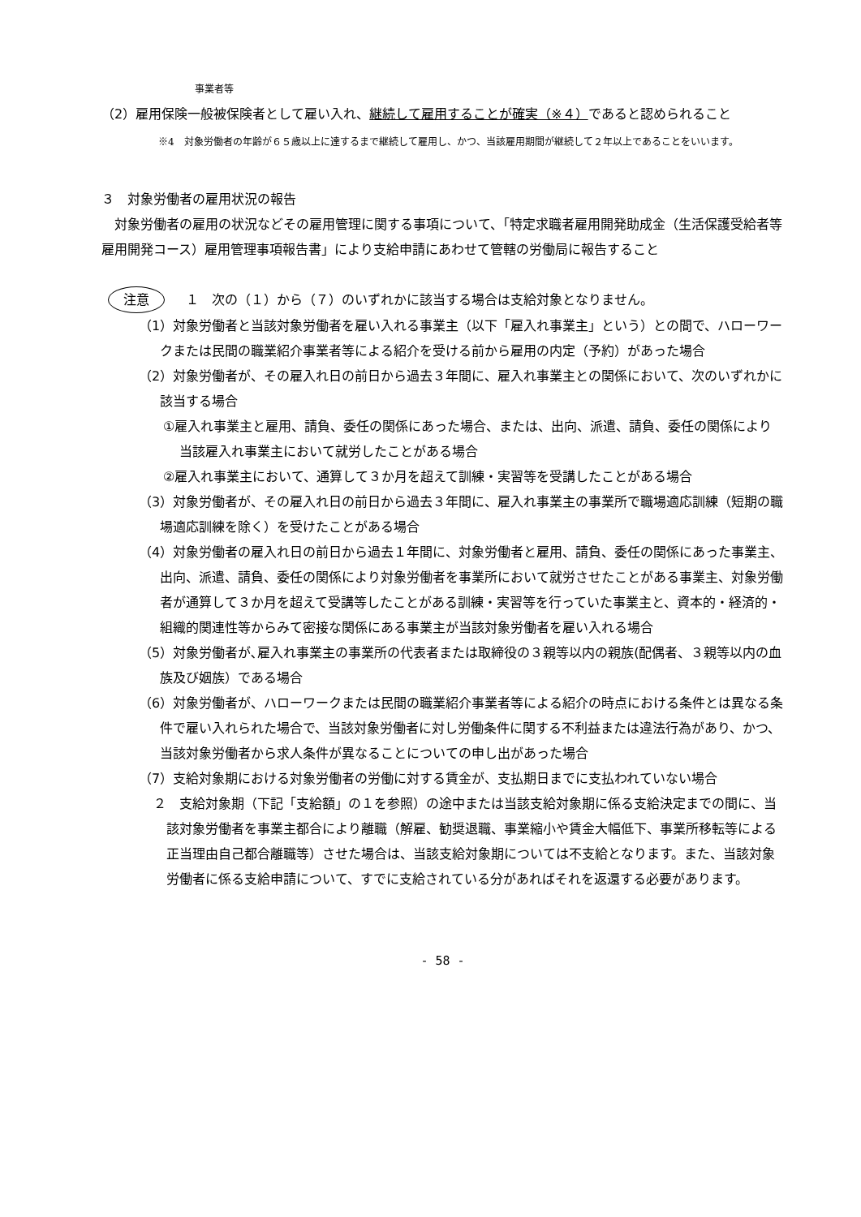事業者等
（2）雇用保険一般被保険者として雇い入れ、継続して雇用することが確実（※４）であると認められること
※4　対象労働者の年齢が６５歳以上に達するまで継続して雇用し、かつ、当該雇用期間が継続して２年以上であることをいいます。
３　対象労働者の雇用状況の報告
対象労働者の雇用の状況などその雇用管理に関する事項について、「特定求職者雇用開発助成金（生活保護受給者等雇用開発コース）雇用管理事項報告書」により支給申請にあわせて管轄の労働局に報告すること
注意 １　次の（１）から（７）のいずれかに該当する場合は支給対象となりません。
（1）対象労働者と当該対象労働者を雇い入れる事業主（以下「雇入れ事業主」という）との間で、ハローワークまたは民間の職業紹介事業者等による紹介を受ける前から雇用の内定（予約）があった場合
（2）対象労働者が、その雇入れ日の前日から過去３年間に、雇入れ事業主との関係において、次のいずれかに該当する場合
①雇入れ事業主と雇用、請負、委任の関係にあった場合、または、出向、派遣、請負、委任の関係により当該雇入れ事業主において就労したことがある場合
②雇入れ事業主において、通算して３か月を超えて訓練・実習等を受講したことがある場合
（3）対象労働者が、その雇入れ日の前日から過去３年間に、雇入れ事業主の事業所で職場適応訓練（短期の職場適応訓練を除く）を受けたことがある場合
（4）対象労働者の雇入れ日の前日から過去１年間に、対象労働者と雇用、請負、委任の関係にあった事業主、出向、派遣、請負、委任の関係により対象労働者を事業所において就労させたことがある事業主、対象労働者が通算して３か月を超えて受講等したことがある訓練・実習等を行っていた事業主と、資本的・経済的・組織的関連性等からみて密接な関係にある事業主が当該対象労働者を雇い入れる場合
（5）対象労働者が､雇入れ事業主の事業所の代表者または取締役の３親等以内の親族(配偶者、３親等以内の血族及び姻族）である場合
（6）対象労働者が、ハローワークまたは民間の職業紹介事業者等による紹介の時点における条件とは異なる条件で雇い入れられた場合で、当該対象労働者に対し労働条件に関する不利益または違法行為があり、かつ、当該対象労働者から求人条件が異なることについての申し出があった場合
（7）支給対象期における対象労働者の労働に対する賃金が、支払期日までに支払われていない場合
２　支給対象期（下記「支給額」の１を参照）の途中または当該支給対象期に係る支給決定までの間に、当該対象労働者を事業主都合により離職（解雇、勧奨退職、事業縮小や賃金大幅低下、事業所移転等による正当理由自己都合離職等）させた場合は、当該支給対象期については不支給となります。また、当該対象労働者に係る支給申請について、すでに支給されている分があればそれを返還する必要があります。
- 58 -